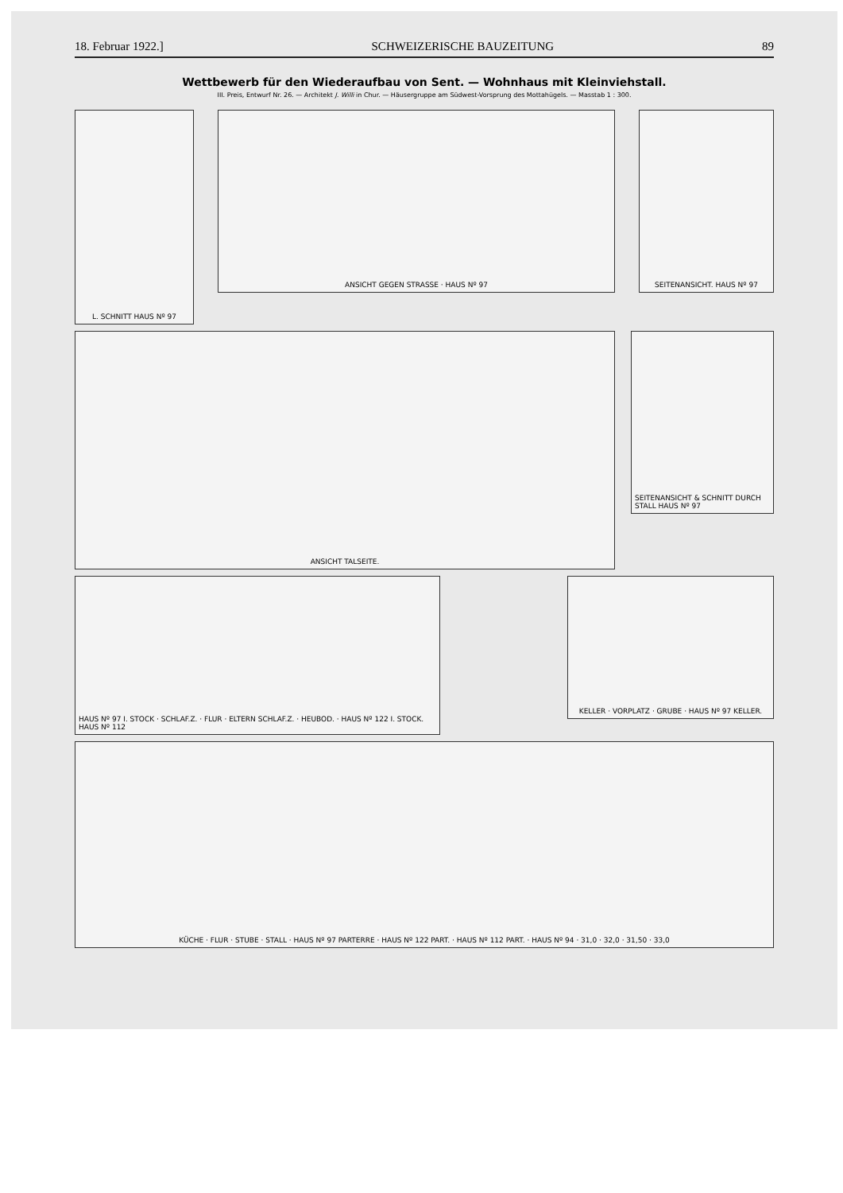18. Februar 1922.] SCHWEIZERISCHE BAUZEITUNG 89
Wettbewerb für den Wiederaufbau von Sent. — Wohnhaus mit Kleinviehstall.
III. Preis, Entwurf Nr. 26. — Architekt J. Willi in Chur. — Häusergruppe am Südwest-Vorsprung des Mottahügels. — Masstab 1 : 300.
L. SCHNITT HAUS Nº 97
ANSICHT GEGEN STRASSE · HAUS Nº 97 SEITENANSICHT. HAUS Nº 97
ANSICHT TALSEITE.
SEITENANSICHT & SCHNITT DURCH STALL HAUS Nº 97
HAUS Nº 97 I. STOCK · SCHLAF.Z. · FLUR · ELTERN SCHLAF.Z. · HEUBOD. · HAUS Nº 122 I. STOCK. HAUS Nº 112
KELLER · VORPLATZ · GRUBE · HAUS Nº 97 KELLER.
KÜCHE · FLUR · STUBE · STALL · HAUS Nº 97 PARTERRE · HAUS Nº 122 PART. · HAUS Nº 112 PART. · HAUS Nº 94 · 31,0 · 32,0 · 31,50 · 33,0